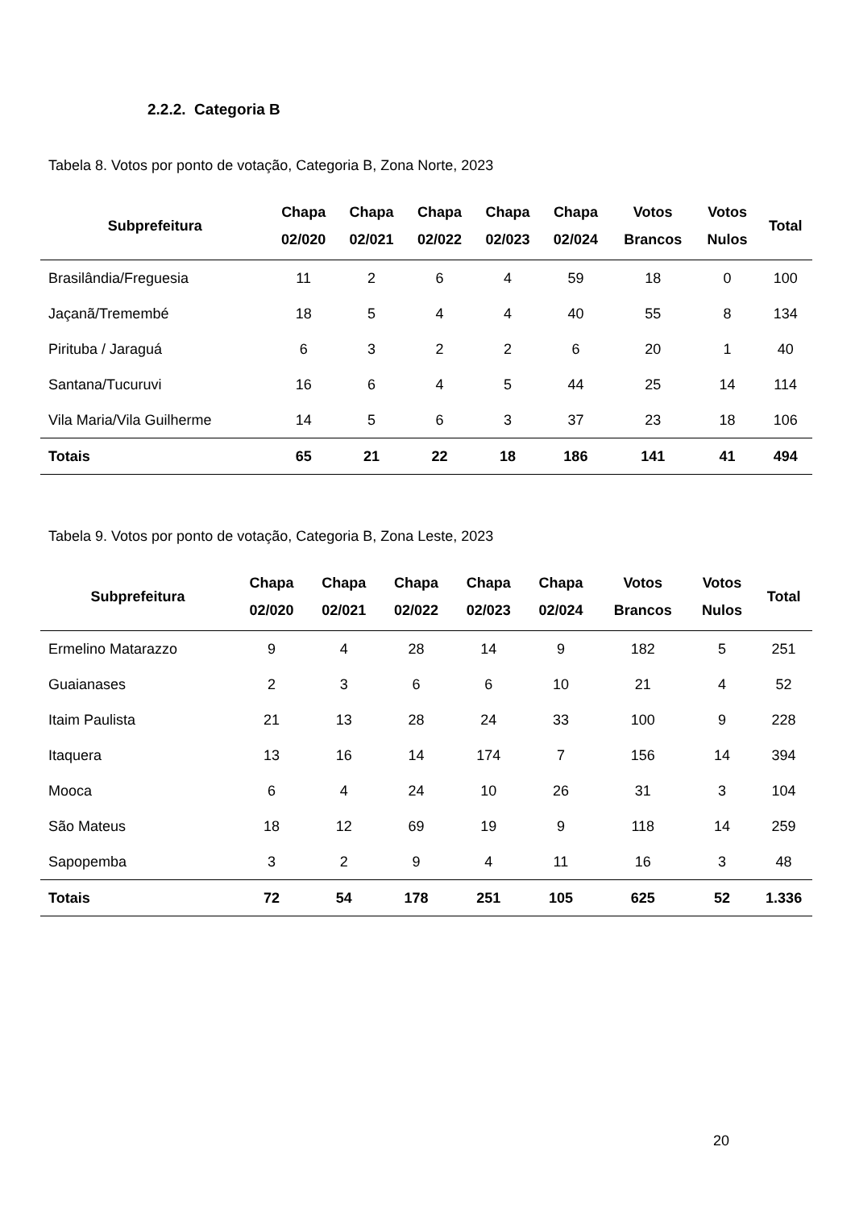2.2.2. Categoria B
Tabela 8. Votos por ponto de votação, Categoria B, Zona Norte, 2023
| Subprefeitura | Chapa 02/020 | Chapa 02/021 | Chapa 02/022 | Chapa 02/023 | Chapa 02/024 | Votos Brancos | Votos Nulos | Total |
| --- | --- | --- | --- | --- | --- | --- | --- | --- |
| Brasilândia/Freguesia | 11 | 2 | 6 | 4 | 59 | 18 | 0 | 100 |
| Jaçanã/Tremembé | 18 | 5 | 4 | 4 | 40 | 55 | 8 | 134 |
| Pirituba / Jaraguá | 6 | 3 | 2 | 2 | 6 | 20 | 1 | 40 |
| Santana/Tucuruvi | 16 | 6 | 4 | 5 | 44 | 25 | 14 | 114 |
| Vila Maria/Vila Guilherme | 14 | 5 | 6 | 3 | 37 | 23 | 18 | 106 |
| Totais | 65 | 21 | 22 | 18 | 186 | 141 | 41 | 494 |
Tabela 9. Votos por ponto de votação, Categoria B, Zona Leste, 2023
| Subprefeitura | Chapa 02/020 | Chapa 02/021 | Chapa 02/022 | Chapa 02/023 | Chapa 02/024 | Votos Brancos | Votos Nulos | Total |
| --- | --- | --- | --- | --- | --- | --- | --- | --- |
| Ermelino Matarazzo | 9 | 4 | 28 | 14 | 9 | 182 | 5 | 251 |
| Guaianases | 2 | 3 | 6 | 6 | 10 | 21 | 4 | 52 |
| Itaim Paulista | 21 | 13 | 28 | 24 | 33 | 100 | 9 | 228 |
| Itaquera | 13 | 16 | 14 | 174 | 7 | 156 | 14 | 394 |
| Mooca | 6 | 4 | 24 | 10 | 26 | 31 | 3 | 104 |
| São Mateus | 18 | 12 | 69 | 19 | 9 | 118 | 14 | 259 |
| Sapopemba | 3 | 2 | 9 | 4 | 11 | 16 | 3 | 48 |
| Totais | 72 | 54 | 178 | 251 | 105 | 625 | 52 | 1.336 |
20